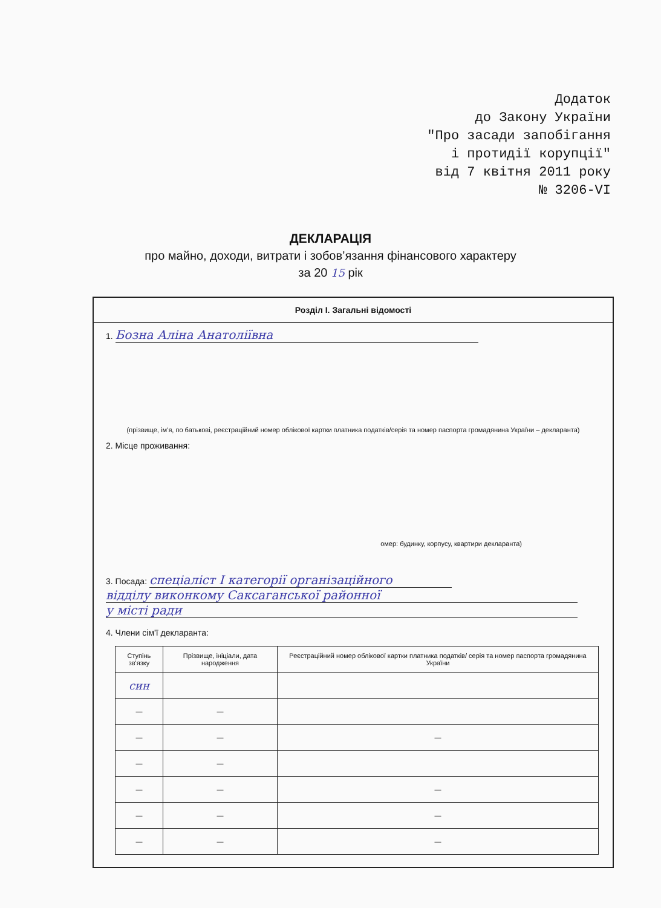Додаток
до Закону України
"Про засади запобігання
і протидії корупції"
від 7 квітня 2011 року
№ 3206-VI
ДЕКЛАРАЦІЯ
про майно, доходи, витрати і зобов’язання фінансового характеру
за 20 15 рік
Розділ I. Загальні відомості
1. Бозна Аліна Анатоліївна
(прізвище, ім’я, по батькові, реєстраційний номер облікової картки платника податків/серія та номер паспорта громадянина України – декларанта)
2. Місце проживання:
омер: будинку, корпусу, квартири декларанта)
3. Посада: спеціаліст I категорії організаційного
відділу виконкому Саксаганської районної
у місті ради
4. Члени сім'ї декларанта:
| Ступінь зв'язку | Прізвище, ініціали, дата народження | Реєстраційний номер облікової картки платника податків/ серія та номер паспорта громадянина України |
| --- | --- | --- |
| син | | |
| — | — | |
| — | — | — |
| — | — | |
| — | — | — |
| — | — | — |
| — | — | — |